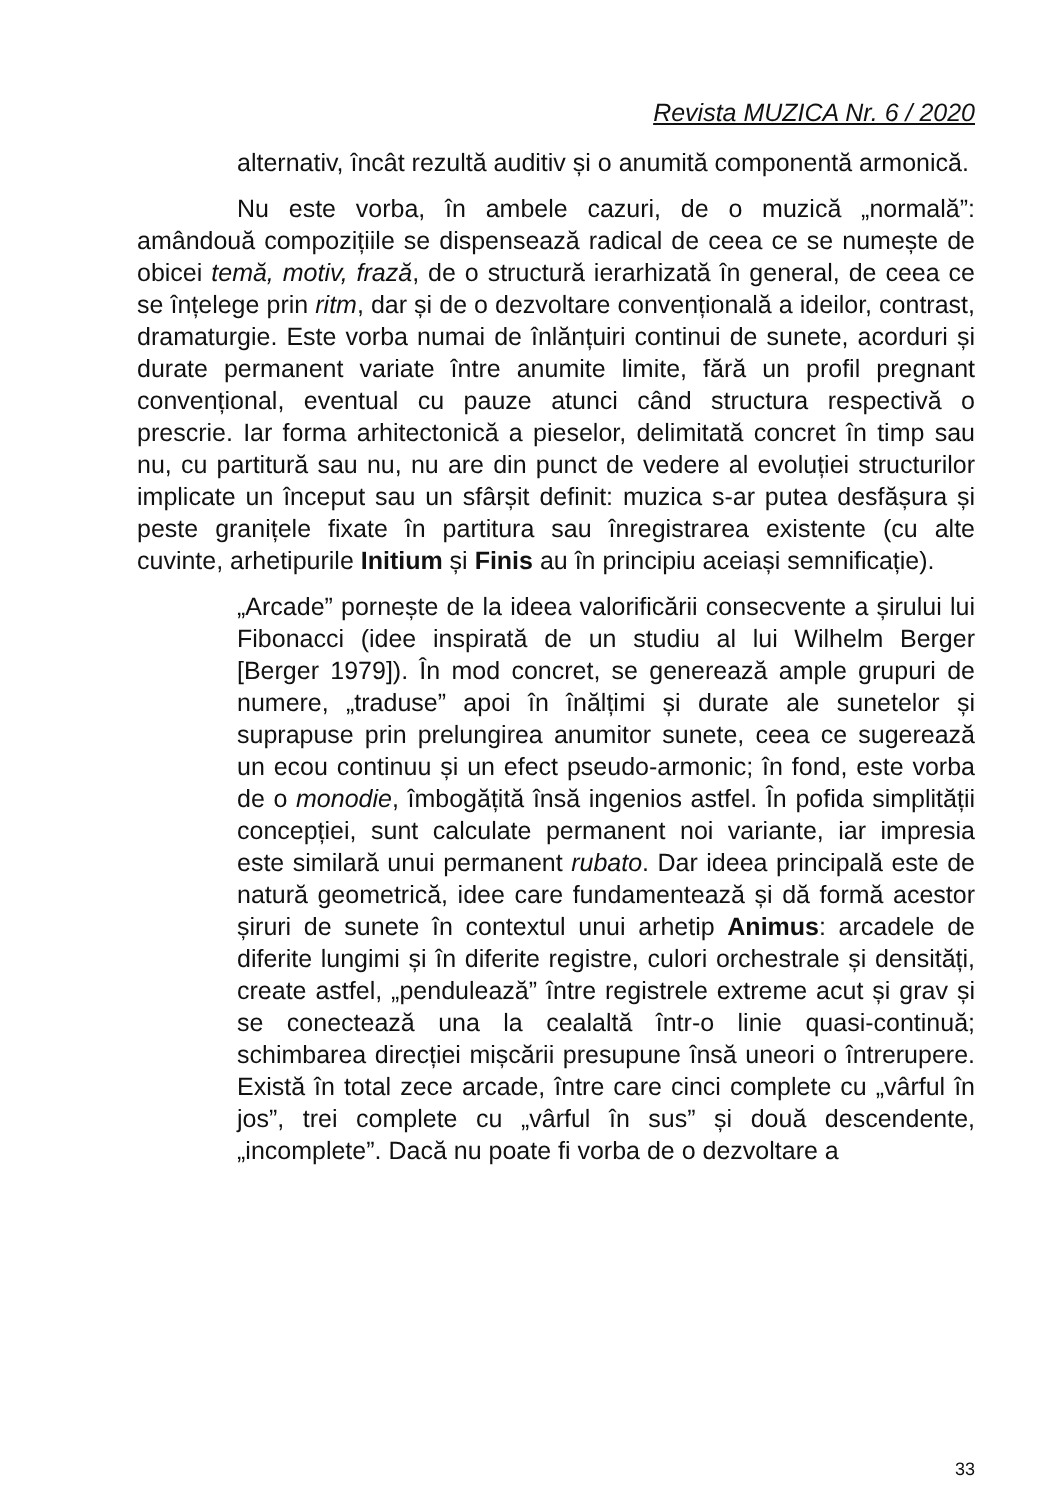Revista MUZICA Nr. 6 / 2020
alternativ, încât rezultă auditiv și o anumită componentă armonică.
Nu este vorba, în ambele cazuri, de o muzică „normală”: amândouă compozițiile se dispensează radical de ceea ce se numește de obicei temă, motiv, frază, de o structură ierarhizată în general, de ceea ce se înțelege prin ritm, dar și de o dezvoltare convențională a ideilor, contrast, dramaturgie. Este vorba numai de înlănțuiri continui de sunete, acorduri și durate permanent variate între anumite limite, fără un profil pregnant convențional, eventual cu pauze atunci când structura respectivă o prescrie. Iar forma arhitectonică a pieselor, delimitată concret în timp sau nu, cu partitură sau nu, nu are din punct de vedere al evoluției structurilor implicate un început sau un sfârșit definit: muzica s-ar putea desfășura și peste granițele fixate în partitura sau înregistrarea existente (cu alte cuvinte, arhetipurile Initium și Finis au în principiu aceiași semnificație).
„Arcade” pornește de la ideea valorificării consecvente a șirului lui Fibonacci (idee inspirată de un studiu al lui Wilhelm Berger [Berger 1979]). În mod concret, se generează ample grupuri de numere, „traduse” apoi în înălțimi și durate ale sunetelor și suprapuse prin prelungirea anumitor sunete, ceea ce sugerează un ecou continuu și un efect pseudo-armonic; în fond, este vorba de o monodie, îmbogățită însă ingenios astfel. În pofida simplității concepției, sunt calculate permanent noi variante, iar impresia este similară unui permanent rubato. Dar ideea principală este de natură geometrică, idee care fundamentează și dă formă acestor șiruri de sunete în contextul unui arhetip Animus: arcadele de diferite lungimi și în diferite registre, culori orchestrale și densități, create astfel, „pendulează” între registrele extreme acut și grav și se conectează una la cealaltă într-o linie quasi-continuă; schimbarea direcției mișcării presupune însă uneori o întrerupere. Există în total zece arcade, între care cinci complete cu „vârful în jos”, trei complete cu „vârful în sus” și două descendente, „incomplete”. Dacă nu poate fi vorba de o dezvoltare a
33